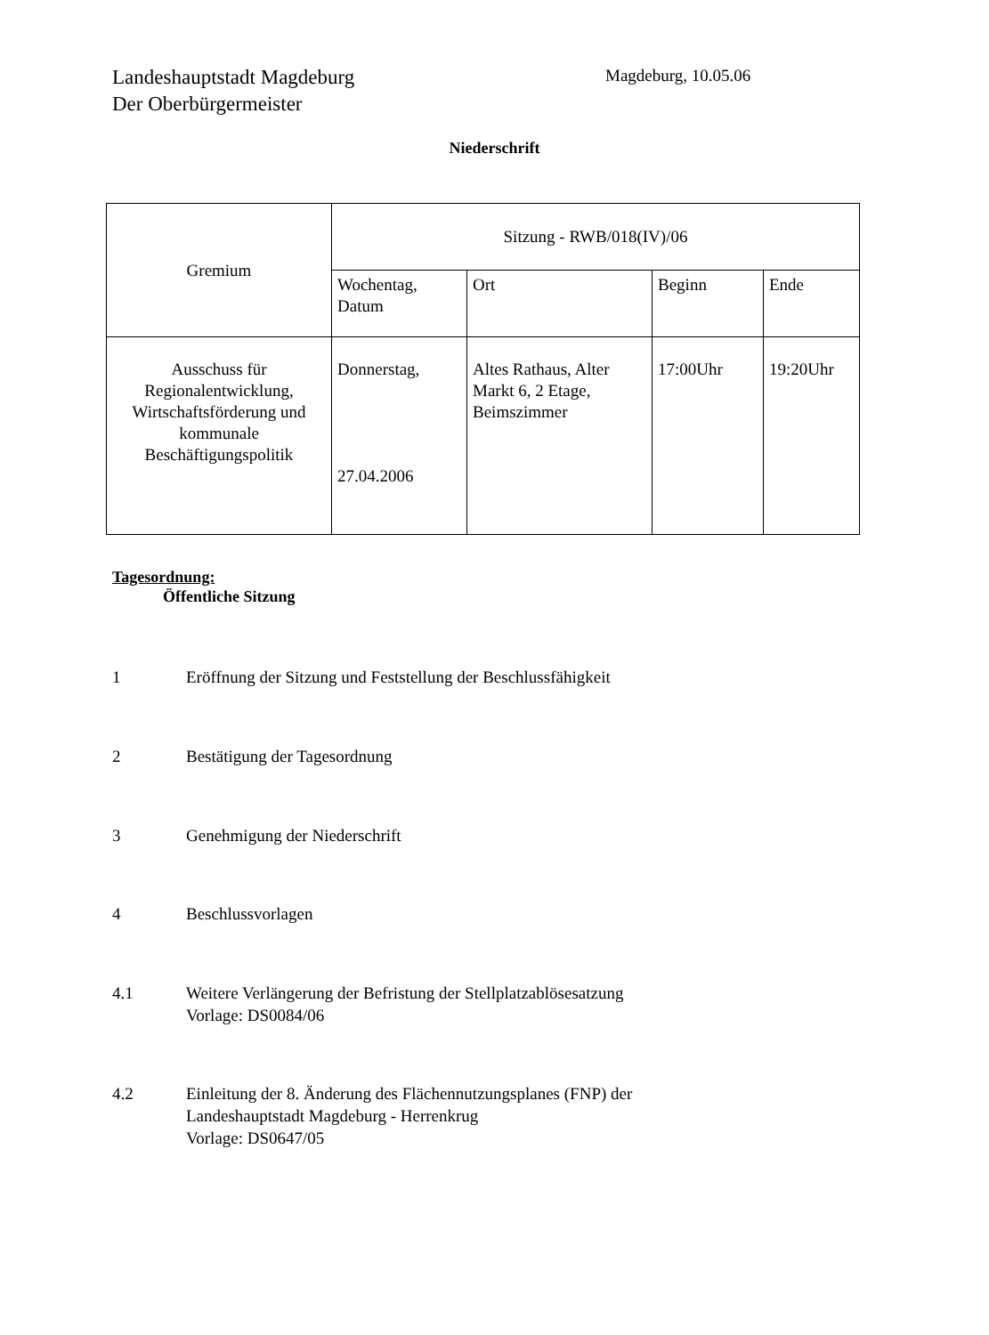Landeshauptstadt Magdeburg
Der Oberbürgermeister
Magdeburg, 10.05.06
Niederschrift
| Gremium | Sitzung - RWB/018(IV)/06 | | | |
| | Wochentag, Datum | Ort | Beginn | Ende |
| Ausschuss für Regionalentwicklung, Wirtschaftsförderung und kommunale Beschäftigungspolitik | Donnerstag, 27.04.2006 | Altes Rathaus, Alter Markt 6, 2 Etage, Beimszimmer | 17:00Uhr | 19:20Uhr |
Tagesordnung:
Öffentliche Sitzung
1 Eröffnung der Sitzung und Feststellung der Beschlussfähigkeit
2 Bestätigung der Tagesordnung
3 Genehmigung der Niederschrift
4 Beschlussvorlagen
4.1 Weitere Verlängerung der Befristung der Stellplatzablösesatzung
Vorlage: DS0084/06
4.2 Einleitung der 8. Änderung des Flächennutzungsplanes (FNP) der
Landeshauptstadt Magdeburg - Herrenkrug
Vorlage: DS0647/05